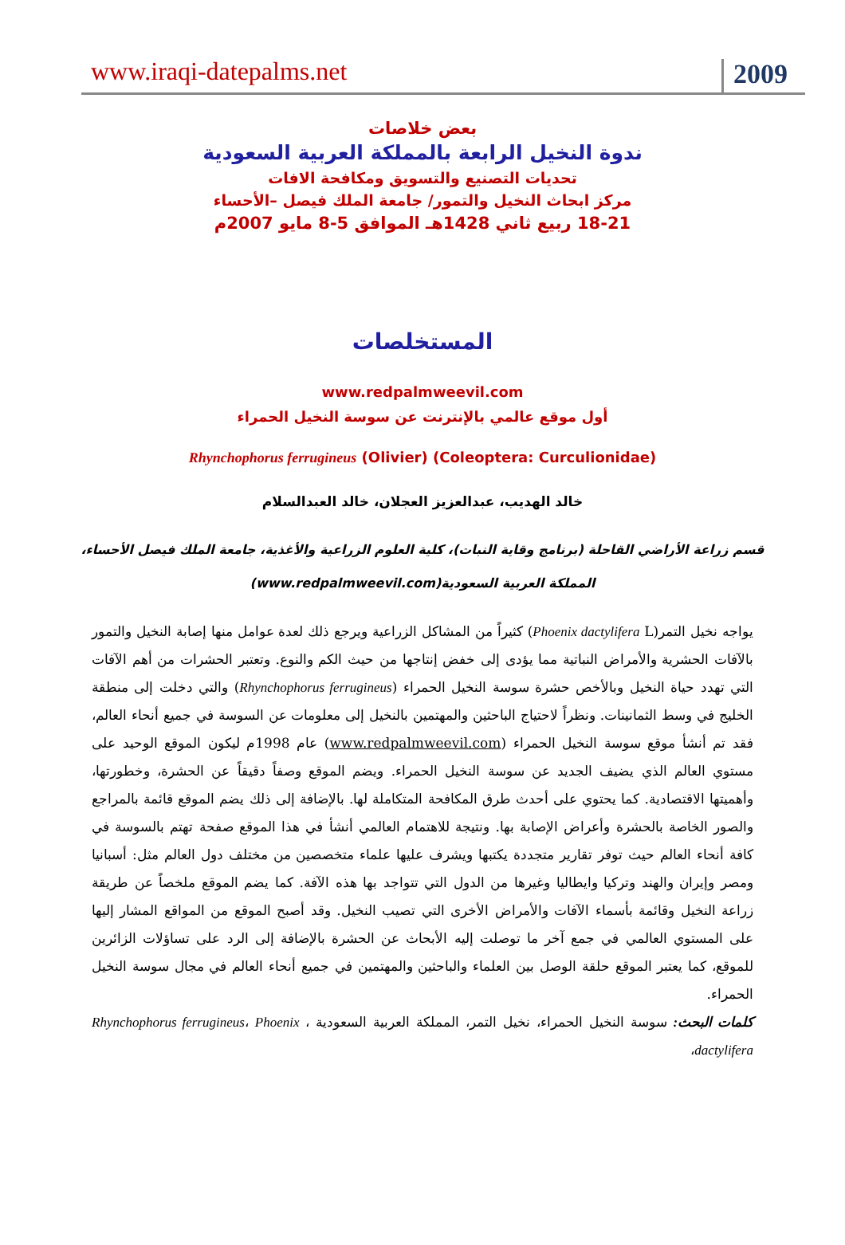www.iraqi-datepalms.net 2009
بعض خلاصات
ندوة النخيل الرابعة بالمملكة العربية السعودية
تحديات التصنيع والتسويق ومكافحة الافات
مركز ابحاث النخيل والتمور/ جامعة الملك فيصل –الأحساء
18-21 ربيع ثاني 1428هـ الموافق 5-8 مايو 2007م
المستخلصات
www.redpalmweevil.com
أول موقع عالمي بالإنترنت عن سوسة النخيل الحمراء
Rhynchophorus ferrugineus (Olivier) (Coleoptera: Curculionidae)
خالد الهديب، عبدالعزيز العجلان، خالد العبدالسلام
قسم زراعة الأراضي القاحلة (برنامج وقاية النبات)، كلية العلوم الزراعية والأغذية، جامعة الملك فيصل الأحساء،
المملكة العربية السعودية(www.redpalmweevil.com)
يواجه نخيل التمر(Phoenix dactylifera L) كثيراً من المشاكل الزراعية ويرجع ذلك لعدة عوامل منها إصابة النخيل والتمور بالآفات الحشرية والأمراض النباتية مما يؤدى إلى خفض إنتاجها من حيث الكم والنوع. وتعتبر الحشرات من أهم الآفات التي تهدد حياة النخيل وبالأخص حشرة سوسة النخيل الحمراء (Rhynchophorus ferrugineus) والتي دخلت إلى منطقة الخليج في وسط الثمانينات. ونظراً لاحتياج الباحثين والمهتمين بالنخيل إلى معلومات عن السوسة في جميع أنحاء العالم، فقد تم أنشأ موقع سوسة النخيل الحمراء (www.redpalmweevil.com) عام 1998م ليكون الموقع الوحيد على مستوي العالم الذي يضيف الجديد عن سوسة النخيل الحمراء. ويضم الموقع وصفاً دقيقاً عن الحشرة، وخطورتها، وأهميتها الاقتصادية. كما يحتوي على أحدث طرق المكافحة المتكاملة لها. بالإضافة إلى ذلك يضم الموقع قائمة بالمراجع والصور الخاصة بالحشرة وأعراض الإصابة بها. ونتيجة للاهتمام العالمي أنشأ في هذا الموقع صفحة تهتم بالسوسة في كافة أنحاء العالم حيث توفر تقارير متجددة يكتبها ويشرف عليها علماء متخصصين من مختلف دول العالم مثل: أسبانيا ومصر وإيران والهند وتركيا وايطاليا وغيرها من الدول التي تتواجد بها هذه الآفة. كما يضم الموقع ملخصاً عن طريقة زراعة النخيل وقائمة بأسماء الآفات والأمراض الأخرى التي تصيب النخيل. وقد أصبح الموقع من المواقع المشار إليها على المستوي العالمي في جمع آخر ما توصلت إليه الأبحاث عن الحشرة بالإضافة إلى الرد على تساؤلات الزائرين للموقع، كما يعتبر الموقع حلقة الوصل بين العلماء والباحثين والمهتمين في جميع أنحاء العالم في مجال سوسة النخيل الحمراء.
كلمات البحث: سوسة النخيل الحمراء، نخيل التمر، المملكة العربية السعودية ، Rhynchophorus ferrugineus، Phoenix dactylifera،